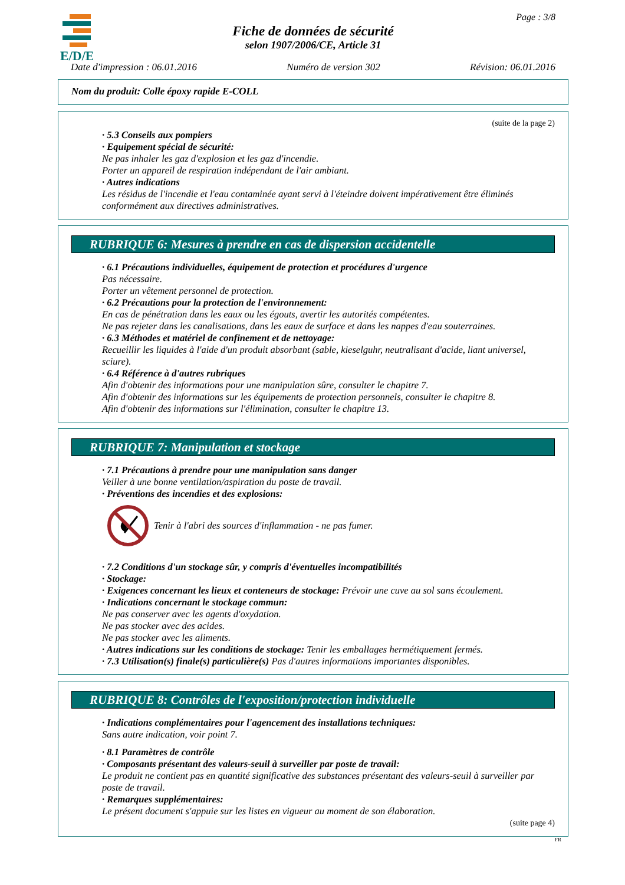E/D/E
Page : 3/8
Fiche de données de sécurité
selon 1907/2006/CE, Article 31
Date d'impression : 06.01.2016 Numéro de version 302 Révision: 06.01.2016
Nom du produit: Colle époxy rapide E-COLL
(suite de la page 2)
· 5.3 Conseils aux pompiers
· Equipement spécial de sécurité:
Ne pas inhaler les gaz d'explosion et les gaz d'incendie.
Porter un appareil de respiration indépendant de l'air ambiant.
· Autres indications
Les résidus de l'incendie et l'eau contaminée ayant servi à l'éteindre doivent impérativement être éliminés conformément aux directives administratives.
RUBRIQUE 6: Mesures à prendre en cas de dispersion accidentelle
· 6.1 Précautions individuelles, équipement de protection et procédures d'urgence
Pas nécessaire.
Porter un vêtement personnel de protection.
· 6.2 Précautions pour la protection de l'environnement:
En cas de pénétration dans les eaux ou les égouts, avertir les autorités compétentes.
Ne pas rejeter dans les canalisations, dans les eaux de surface et dans les nappes d'eau souterraines.
· 6.3 Méthodes et matériel de confinement et de nettoyage:
Recueillir les liquides à l'aide d'un produit absorbant (sable, kieselguhr, neutralisant d'acide, liant universel, sciure).
· 6.4 Référence à d'autres rubriques
Afin d'obtenir des informations pour une manipulation sûre, consulter le chapitre 7.
Afin d'obtenir des informations sur les équipements de protection personnels, consulter le chapitre 8.
Afin d'obtenir des informations sur l'élimination, consulter le chapitre 13.
RUBRIQUE 7: Manipulation et stockage
· 7.1 Précautions à prendre pour une manipulation sans danger
Veiller à une bonne ventilation/aspiration du poste de travail.
· Préventions des incendies et des explosions:
Tenir à l'abri des sources d'inflammation - ne pas fumer.
· 7.2 Conditions d'un stockage sûr, y compris d'éventuelles incompatibilités
· Stockage:
· Exigences concernant les lieux et conteneurs de stockage: Prévoir une cuve au sol sans écoulement.
· Indications concernant le stockage commun:
Ne pas conserver avec les agents d'oxydation.
Ne pas stocker avec des acides.
Ne pas stocker avec les aliments.
· Autres indications sur les conditions de stockage: Tenir les emballages hermétiquement fermés.
· 7.3 Utilisation(s) finale(s) particulière(s) Pas d'autres informations importantes disponibles.
RUBRIQUE 8: Contrôles de l'exposition/protection individuelle
· Indications complémentaires pour l'agencement des installations techniques:
Sans autre indication, voir point 7.
· 8.1 Paramètres de contrôle
· Composants présentant des valeurs-seuil à surveiller par poste de travail:
Le produit ne contient pas en quantité significative des substances présentant des valeurs-seuil à surveiller par poste de travail.
· Remarques supplémentaires:
Le présent document s'appuie sur les listes en vigueur au moment de son élaboration.
(suite page 4)
FR